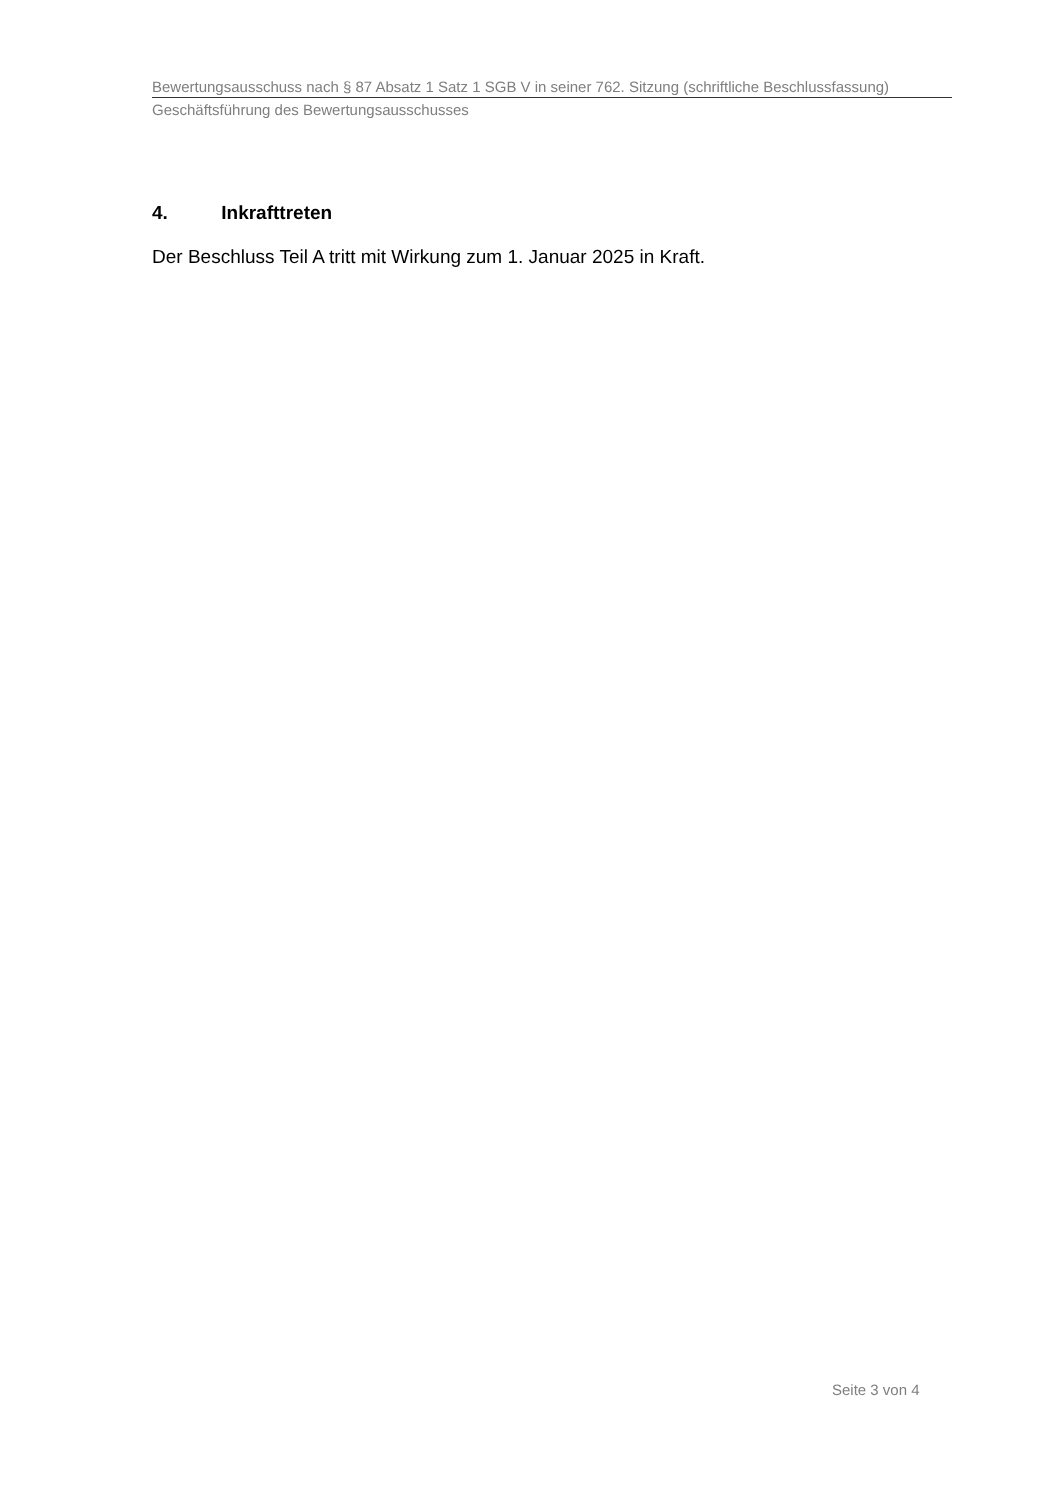Bewertungsausschuss nach § 87 Absatz 1 Satz 1 SGB V in seiner 762. Sitzung (schriftliche Beschlussfassung)
Geschäftsführung des Bewertungsausschusses
4. Inkrafttreten
Der Beschluss Teil A tritt mit Wirkung zum 1. Januar 2025 in Kraft.
Seite 3 von 4